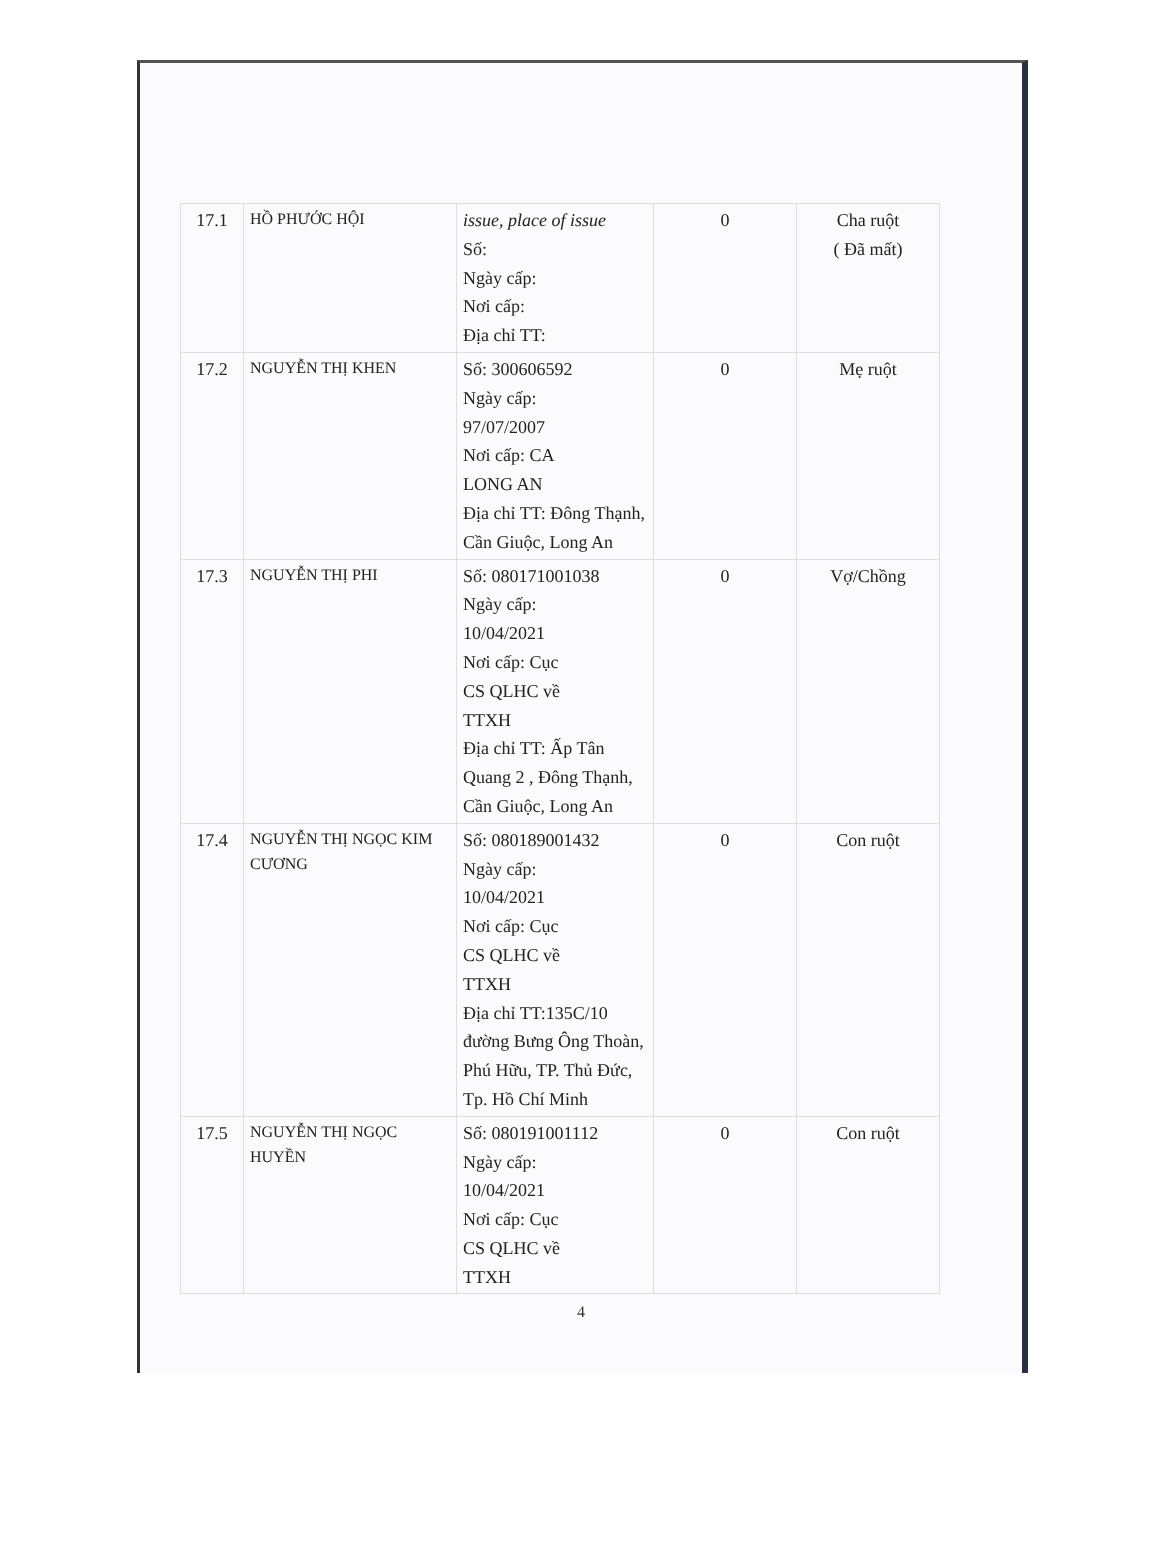| 17.1 | HỒ PHƯỚC HỘI | issue, place of issue Số: Ngày cấp: Nơi cấp: Địa chỉ TT: | 0 | Cha ruột ( Đã mất) |
| 17.2 | NGUYỄN THỊ KHEN | Số: 300606592 Ngày cấp: 97/07/2007 Nơi cấp: CA LONG AN Địa chỉ TT: Đông Thạnh, Cần Giuộc, Long An | 0 | Mẹ ruột |
| 17.3 | NGUYỄN THỊ PHI | Số: 080171001038 Ngày cấp: 10/04/2021 Nơi cấp: Cục CS QLHC về TTXH Địa chỉ TT: Ấp Tân Quang 2 , Đông Thạnh, Cần Giuộc, Long An | 0 | Vợ/Chồng |
| 17.4 | NGUYỄN THỊ NGỌC KIM CƯƠNG | Số: 080189001432 Ngày cấp: 10/04/2021 Nơi cấp: Cục CS QLHC về TTXH Địa chỉ TT:135C/10 đường Bưng Ông Thoàn, Phú Hữu, TP. Thủ Đức, Tp. Hồ Chí Minh | 0 | Con ruột |
| 17.5 | NGUYỄN THỊ NGỌC HUYỀN | Số: 080191001112 Ngày cấp: 10/04/2021 Nơi cấp: Cục CS QLHC về TTXH | 0 | Con ruột |
4